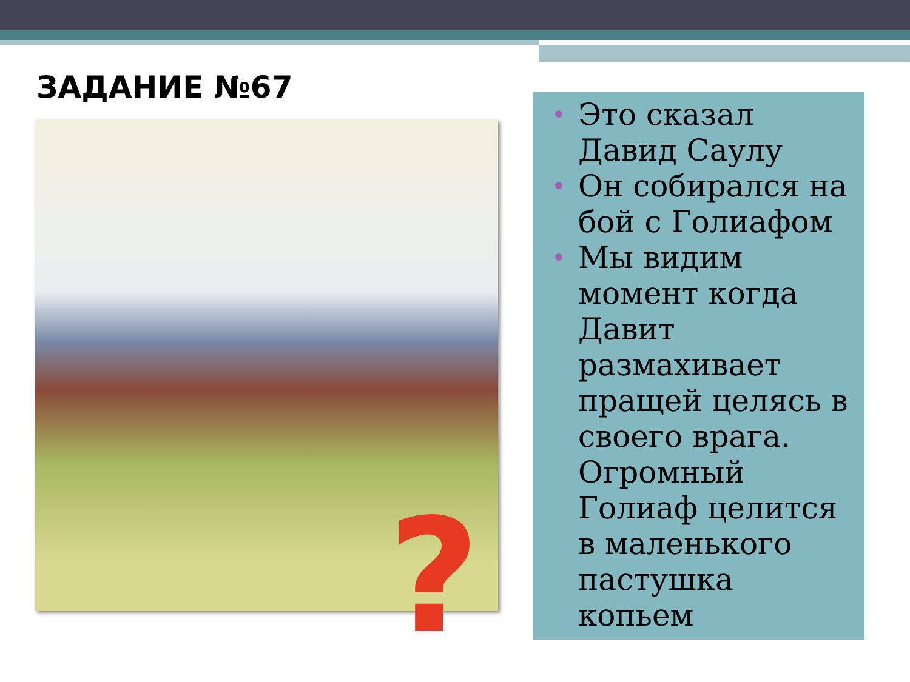ЗАДАНИЕ №67
?
• Это сказал Давид Саулу
• Он собирался на бой с Голиафом
• Мы видим момент когда Давит размахивает пращей целясь в своего врага. Огромный Голиаф целится в маленького пастушка копьем